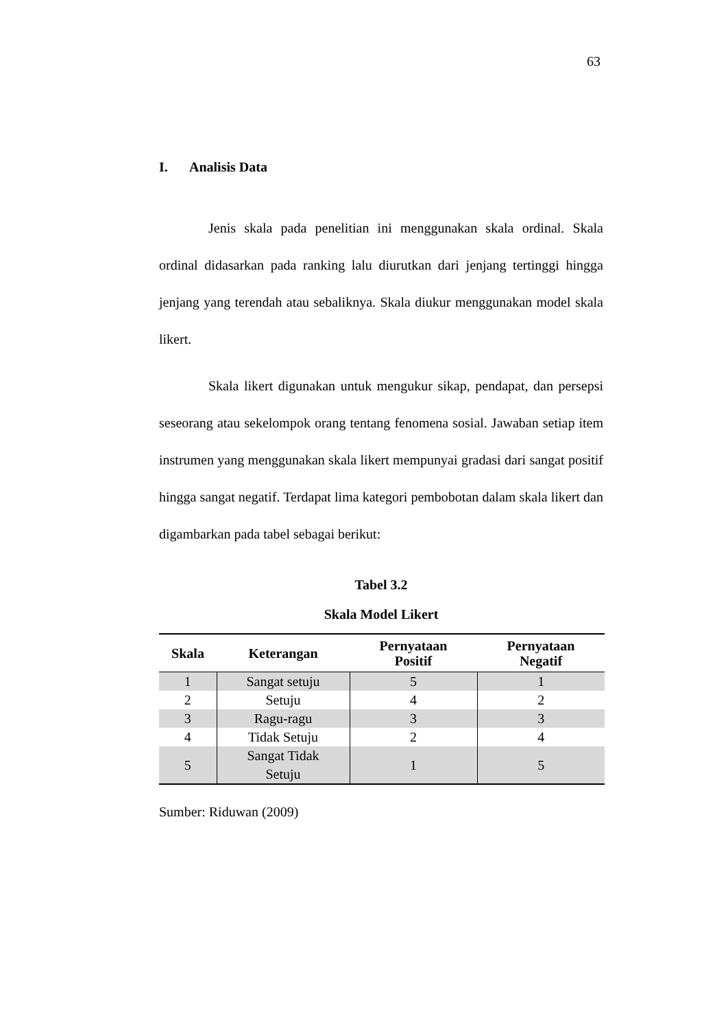63
I. Analisis Data
Jenis skala pada penelitian ini menggunakan skala ordinal. Skala ordinal didasarkan pada ranking lalu diurutkan dari jenjang tertinggi hingga jenjang yang terendah atau sebaliknya. Skala diukur menggunakan model skala likert.
Skala likert digunakan untuk mengukur sikap, pendapat, dan persepsi seseorang atau sekelompok orang tentang fenomena sosial. Jawaban setiap item instrumen yang menggunakan skala likert mempunyai gradasi dari sangat positif hingga sangat negatif. Terdapat lima kategori pembobotan dalam skala likert dan digambarkan pada tabel sebagai berikut:
Tabel 3.2
Skala Model Likert
| Skala | Keterangan | Pernyataan Positif | Pernyataan Negatif |
| --- | --- | --- | --- |
| 1 | Sangat setuju | 5 | 1 |
| 2 | Setuju | 4 | 2 |
| 3 | Ragu-ragu | 3 | 3 |
| 4 | Tidak Setuju | 2 | 4 |
| 5 | Sangat Tidak Setuju | 1 | 5 |
Sumber: Riduwan (2009)